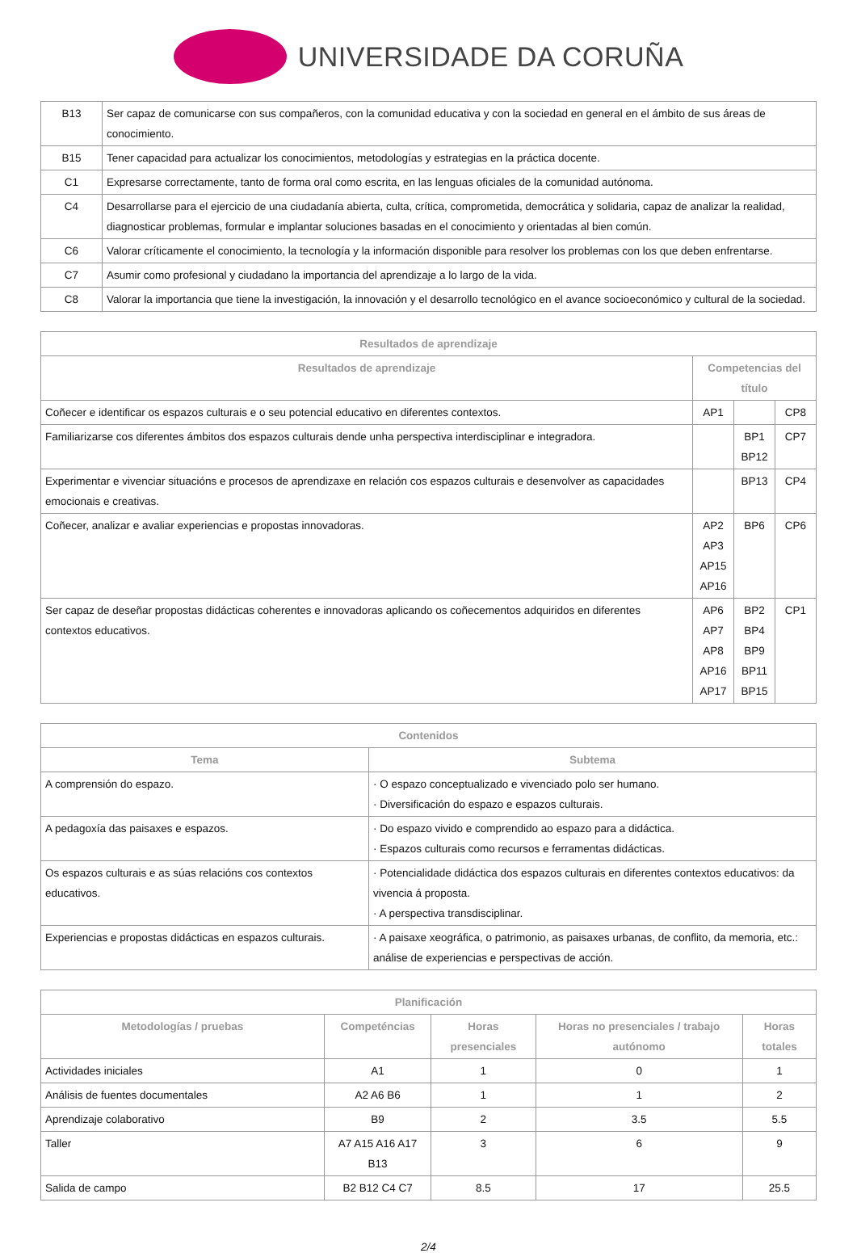UNIVERSIDADE DA CORUÑA
| B13 | Ser capaz de comunicarse con sus compañeros, con la comunidad educativa y con la sociedad en general en el ámbito de sus áreas de conocimiento. |
| B15 | Tener capacidad para actualizar los conocimientos, metodologías y estrategias en la práctica docente. |
| C1 | Expresarse correctamente, tanto de forma oral como escrita, en las lenguas oficiales de la comunidad autónoma. |
| C4 | Desarrollarse para el ejercicio de una ciudadanía abierta, culta, crítica, comprometida, democrática y solidaria, capaz de analizar la realidad, diagnosticar problemas, formular e implantar soluciones basadas en el conocimiento y orientadas al bien común. |
| C6 | Valorar críticamente el conocimiento, la tecnología y la información disponible para resolver los problemas con los que deben enfrentarse. |
| C7 | Asumir como profesional y ciudadano la importancia del aprendizaje a lo largo de la vida. |
| C8 | Valorar la importancia que tiene la investigación, la innovación y el desarrollo tecnológico en el avance socioeconómico y cultural de la sociedad. |
| Resultados de aprendizaje | | | |
| --- | --- | --- | --- |
| Resultados de aprendizaje | Competencias del título | | |
| Coñecer e identificar os espazos culturais e o seu potencial educativo en diferentes contextos. | AP1 | | CP8 |
| Familiarizarse cos diferentes ámbitos dos espazos culturais dende unha perspectiva interdisciplinar e integradora. | | BP1 BP12 | CP7 |
| Experimentar e vivenciar situacións e procesos de aprendizaxe en relación cos espazos culturais e desenvolver as capacidades emocionais e creativas. | | BP13 | CP4 |
| Coñecer, analizar e avaliar experiencias e propostas innovadoras. | AP2 AP3 AP15 AP16 | BP6 | CP6 |
| Ser capaz de deseñar propostas didácticas coherentes e innovadoras aplicando os coñecementos adquiridos en diferentes contextos educativos. | AP6 AP7 AP8 AP16 AP17 | BP2 BP4 BP9 BP11 BP15 | CP1 |
| Contenidos | |
| --- | --- |
| Tema | Subtema |
| A comprensión do espazo. | · O espazo conceptualizado e vivenciado polo ser humano. · Diversificación do espazo e espazos culturais. |
| A pedagoxía das paisaxes e espazos. | · Do espazo vivido e comprendido ao espazo para a didáctica. · Espazos culturais como recursos e ferramentas didácticas. |
| Os espazos culturais e as súas relacións cos contextos educativos. | · Potencialidade didáctica dos espazos culturais en diferentes contextos educativos: da vivencia á proposta. · A perspectiva transdisciplinar. |
| Experiencias e propostas didácticas en espazos culturais. | · A paisaxe xeográfica, o patrimonio, as paisaxes urbanas, de conflito, da memoria, etc.: análise de experiencias e perspectivas de acción. |
| Planificación | | | | |
| --- | --- | --- | --- | --- |
| Metodologías / pruebas | Competéncias | Horas presenciales | Horas no presenciales / trabajo autónomo | Horas totales |
| Actividades iniciales | A1 | 1 | 0 | 1 |
| Análisis de fuentes documentales | A2 A6 B6 | 1 | 1 | 2 |
| Aprendizaje colaborativo | B9 | 2 | 3.5 | 5.5 |
| Taller | A7 A15 A16 A17 B13 | 3 | 6 | 9 |
| Salida de campo | B2 B12 C4 C7 | 8.5 | 17 | 25.5 |
2/4